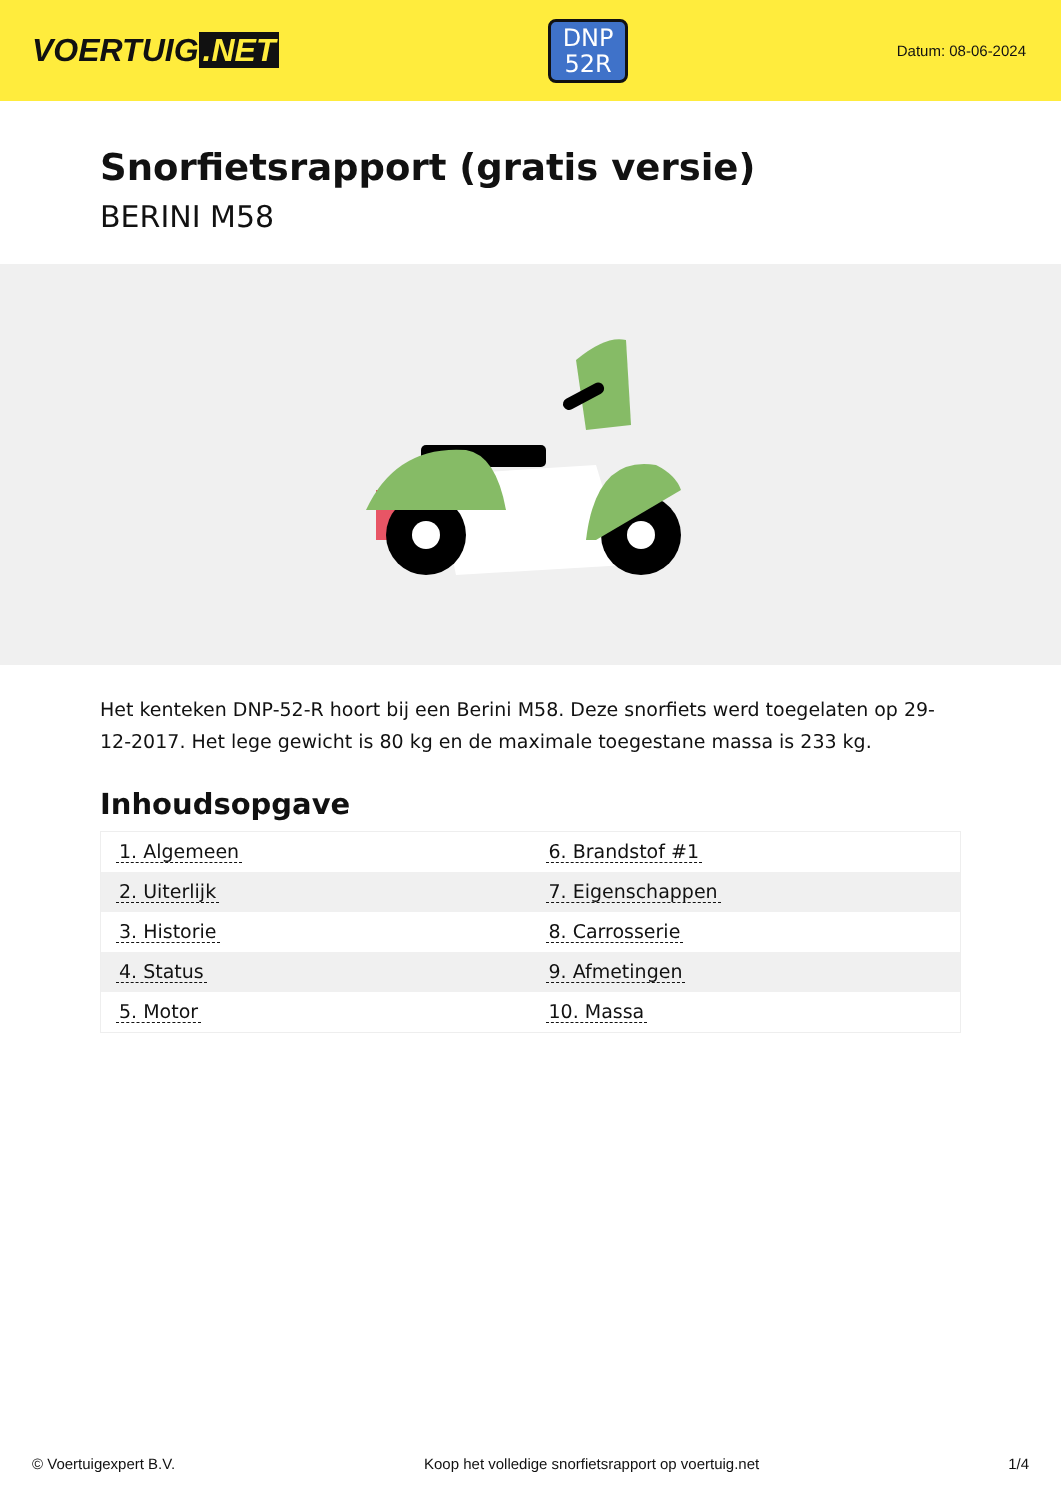VOERTUIG.NET
DNP
52R
Datum: 08-06-2024
Snorfietsrapport (gratis versie)
BERINI M58
Het kenteken DNP-52-R hoort bij een Berini M58. Deze snorfiets werd toegelaten op 29-12-2017. Het lege gewicht is 80 kg en de maximale toegestane massa is 233 kg.
Inhoudsopgave
| 1. Algemeen | 6. Brandstof #1 |
| 2. Uiterlijk | 7. Eigenschappen |
| 3. Historie | 8. Carrosserie |
| 4. Status | 9. Afmetingen |
| 5. Motor | 10. Massa |
© Voertuigexpert B.V. Koop het volledige snorfietsrapport op voertuig.net
1/4